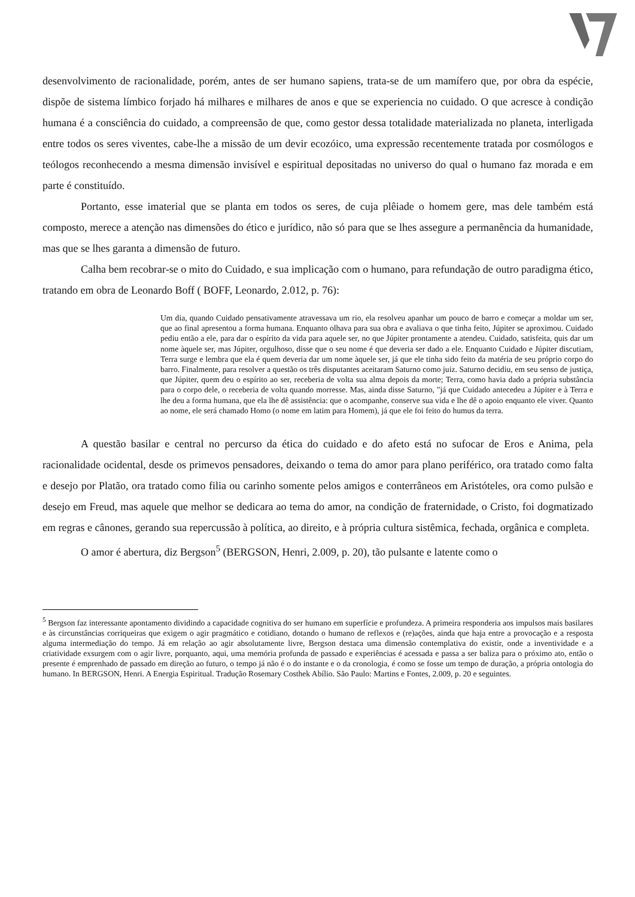desenvolvimento de racionalidade, porém, antes de ser humano sapiens, trata-se de um mamífero que, por obra da espécie, dispõe de sistema límbico forjado há milhares e milhares de anos e que se experiencia no cuidado. O que acresce à condição humana é a consciência do cuidado, a compreensão de que, como gestor dessa totalidade materializada no planeta, interligada entre todos os seres viventes, cabe-lhe a missão de um devir ecozóico, uma expressão recentemente tratada por cosmólogos e teólogos reconhecendo a mesma dimensão invisível e espiritual depositadas no universo do qual o humano faz morada e em parte é constituído.
Portanto, esse imaterial que se planta em todos os seres, de cuja plêiade o homem gere, mas dele também está composto, merece a atenção nas dimensões do ético e jurídico, não só para que se lhes assegure a permanência da humanidade, mas que se lhes garanta a dimensão de futuro.
Calha bem recobrar-se o mito do Cuidado, e sua implicação com o humano, para refundação de outro paradigma ético, tratando em obra de Leonardo Boff ( BOFF, Leonardo, 2.012, p. 76):
Um dia, quando Cuidado pensativamente atravessava um rio, ela resolveu apanhar um pouco de barro e começar a moldar um ser, que ao final apresentou a forma humana. Enquanto olhava para sua obra e avaliava o que tinha feito, Júpiter se aproximou. Cuidado pediu então a ele, para dar o espírito da vida para aquele ser, no que Júpiter prontamente a atendeu. Cuidado, satisfeita, quis dar um nome àquele ser, mas Júpiter, orgulhoso, disse que o seu nome é que deveria ser dado a ele. Enquanto Cuidado e Júpiter discutiam, Terra surge e lembra que ela é quem deveria dar um nome àquele ser, já que ele tinha sido feito da matéria de seu próprio corpo do barro. Finalmente, para resolver a questão os três disputantes aceitaram Saturno como juiz. Saturno decidiu, em seu senso de justiça, que Júpiter, quem deu o espírito ao ser, receberia de volta sua alma depois da morte; Terra, como havia dado a própria substância para o corpo dele, o receberia de volta quando morresse. Mas, ainda disse Saturno, "já que Cuidado antecedeu a Júpiter e à Terra e lhe deu a forma humana, que ela lhe dê assistência: que o acompanhe, conserve sua vida e lhe dê o apoio enquanto ele viver. Quanto ao nome, ele será chamado Homo (o nome em latim para Homem), já que ele foi feito do humus da terra.
A questão basilar e central no percurso da ética do cuidado e do afeto está no sufocar de Eros e Anima, pela racionalidade ocidental, desde os primevos pensadores, deixando o tema do amor para plano periférico, ora tratado como falta e desejo por Platão, ora tratado como filia ou carinho somente pelos amigos e conterrâneos em Aristóteles, ora como pulsão e desejo em Freud, mas aquele que melhor se dedicara ao tema do amor, na condição de fraternidade, o Cristo, foi dogmatizado em regras e cânones, gerando sua repercussão à política, ao direito, e à própria cultura sistêmica, fechada, orgânica e completa.
O amor é abertura, diz Bergson<sup>5</sup> (BERGSON, Henri, 2.009, p. 20), tão pulsante e latente como o
<sup>5</sup> Bergson faz interessante apontamento dividindo a capacidade cognitiva do ser humano em superfície e profundeza. A primeira responderia aos impulsos mais basilares e às circunstâncias corriqueiras que exigem o agir pragmático e cotidiano, dotando o humano de reflexos e (re)ações, ainda que haja entre a provocação e a resposta alguma intermediação do tempo. Já em relação ao agir absolutamente livre, Bergson destaca uma dimensão contemplativa do existir, onde a inventividade e a criatividade exsurgem com o agir livre, porquanto, aqui, uma memória profunda de passado e experiências é acessada e passa a ser baliza para o próximo ato, então o presente é emprenhado de passado em direção ao futuro, o tempo já não é o do instante e o da cronologia, é como se fosse um tempo de duração, a própria ontologia do humano. In BERGSON, Henri. A Energia Espiritual. Tradução Rosemary Costhek Abílio. São Paulo: Martins e Fontes, 2.009, p. 20 e seguintes.